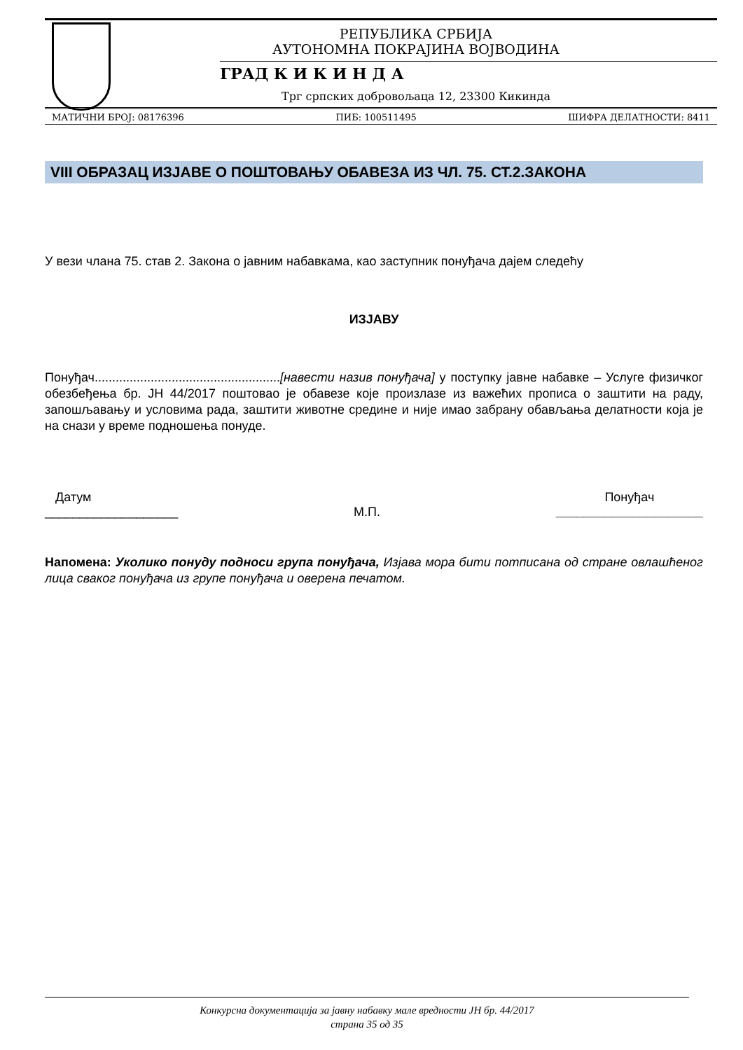РЕПУБЛИКА СРБИЈА
АУТОНОМНА ПОКРАЈИНА ВОЈВОДИНА
ГРАД К И К И Н Д А
Трг српских добровољаца 12, 23300 Кикинда
МАТИЧНИ БРОЈ: 08176396 ПИБ: 100511495 ШИФРА ДЕЛАТНОСТИ: 8411
VIII ОБРАЗАЦ ИЗЈАВЕ О ПОШТОВАЊУ ОБАВЕЗА ИЗ ЧЛ. 75. СТ.2.ЗАКОНА
У вези члана 75. став 2. Закона о јавним набавкама, као заступник понуђача дајем следећу
ИЗЈАВУ
Понуђач.....................................................[навести назив понуђача] у поступку јавне набавке – Услуге физичког обезбеђења бр. ЈН 44/2017 поштовао је обавезе које произлазе из важећих прописа о заштити на раду, запошљавању и условима рада, заштити животне средине и није имао забрану обављања делатности која је на снази у време подношења понуде.
Датум
___________________
М.П. Понуђач
_____________________
Напомена: Уколико понуду подноси група понуђача, Изјава мора бити потписана од стране овлашћеног лица сваког понуђача из групе понуђача и оверена печатом.
Конкурсна документација за јавну набавку мале вредности ЈН бр. 44/2017
страна 35 од 35